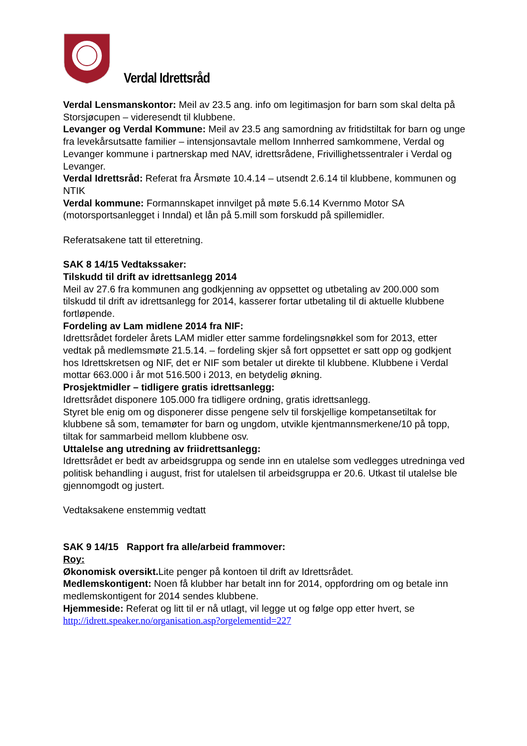Verdal Idrettsråd
Verdal Lensmanskontor: Meil av 23.5 ang. info om legitimasjon for barn som skal delta på Storsjøcupen – videresendt til klubbene.
Levanger og Verdal Kommune: Meil av 23.5 ang samordning av fritidstiltak for barn og unge fra levekårsutsatte familier – intensjonsavtale mellom Innherred samkommene, Verdal og Levanger kommune i partnerskap med NAV, idrettsrådene, Frivillighetssentraler i Verdal og Levanger.
Verdal Idrettsråd: Referat fra Årsmøte 10.4.14 – utsendt 2.6.14 til klubbene, kommunen og NTIK
Verdal kommune: Formannskapet innvilget på møte 5.6.14 Kvernmo Motor SA (motorsportsanlegget i Inndal) et lån på 5.mill som forskudd på spillemidler.
Referatsakene tatt til etteretning.
SAK 8 14/15 Vedtakssaker:
Tilskudd til drift av idrettsanlegg 2014
Meil av 27.6 fra kommunen ang godkjenning av oppsettet og utbetaling av 200.000 som tilskudd til drift av idrettsanlegg for 2014, kasserer fortar utbetaling til di aktuelle klubbene fortløpende.
Fordeling av Lam midlene 2014 fra NIF:
Idrettsrådet fordeler årets LAM midler etter samme fordelingsnøkkel som for 2013, etter vedtak på medlemsmøte 21.5.14. – fordeling skjer så fort oppsettet er satt opp og godkjent hos Idrettskretsen og NIF, det er NIF som betaler ut direkte til klubbene. Klubbene i Verdal mottar 663.000 i år mot 516.500 i 2013, en betydelig økning.
Prosjektmidler – tidligere gratis idrettsanlegg:
Idrettsrådet disponere 105.000 fra tidligere ordning, gratis idrettsanlegg.
Styret ble enig om og disponerer disse pengene selv til forskjellige kompetansetiltak for klubbene så som, temamøter for barn og ungdom, utvikle kjentmannsmerkene/10 på topp, tiltak for sammarbeid mellom klubbene osv.
Uttalelse ang utredning av friidrettsanlegg:
Idrettsrådet er bedt av arbeidsgruppa og sende inn en utalelse som vedlegges utredninga ved politisk behandling i august, frist for utalelsen til arbeidsgruppa er 20.6. Utkast til utalelse ble gjennomgodt og justert.
Vedtaksakene enstemmig vedtatt
SAK 9 14/15 Rapport fra alle/arbeid frammover:
Roy:
Økonomisk oversikt. Lite penger på kontoen til drift av Idrettsrådet.
Medlemskontigent: Noen få klubber har betalt inn for 2014, oppfordring om og betale inn medlemskontigent for 2014 sendes klubbene.
Hjemmeside: Referat og litt til er nå utlagt, vil legge ut og følge opp etter hvert, se http://idrett.speaker.no/organisation.asp?orgelementid=227